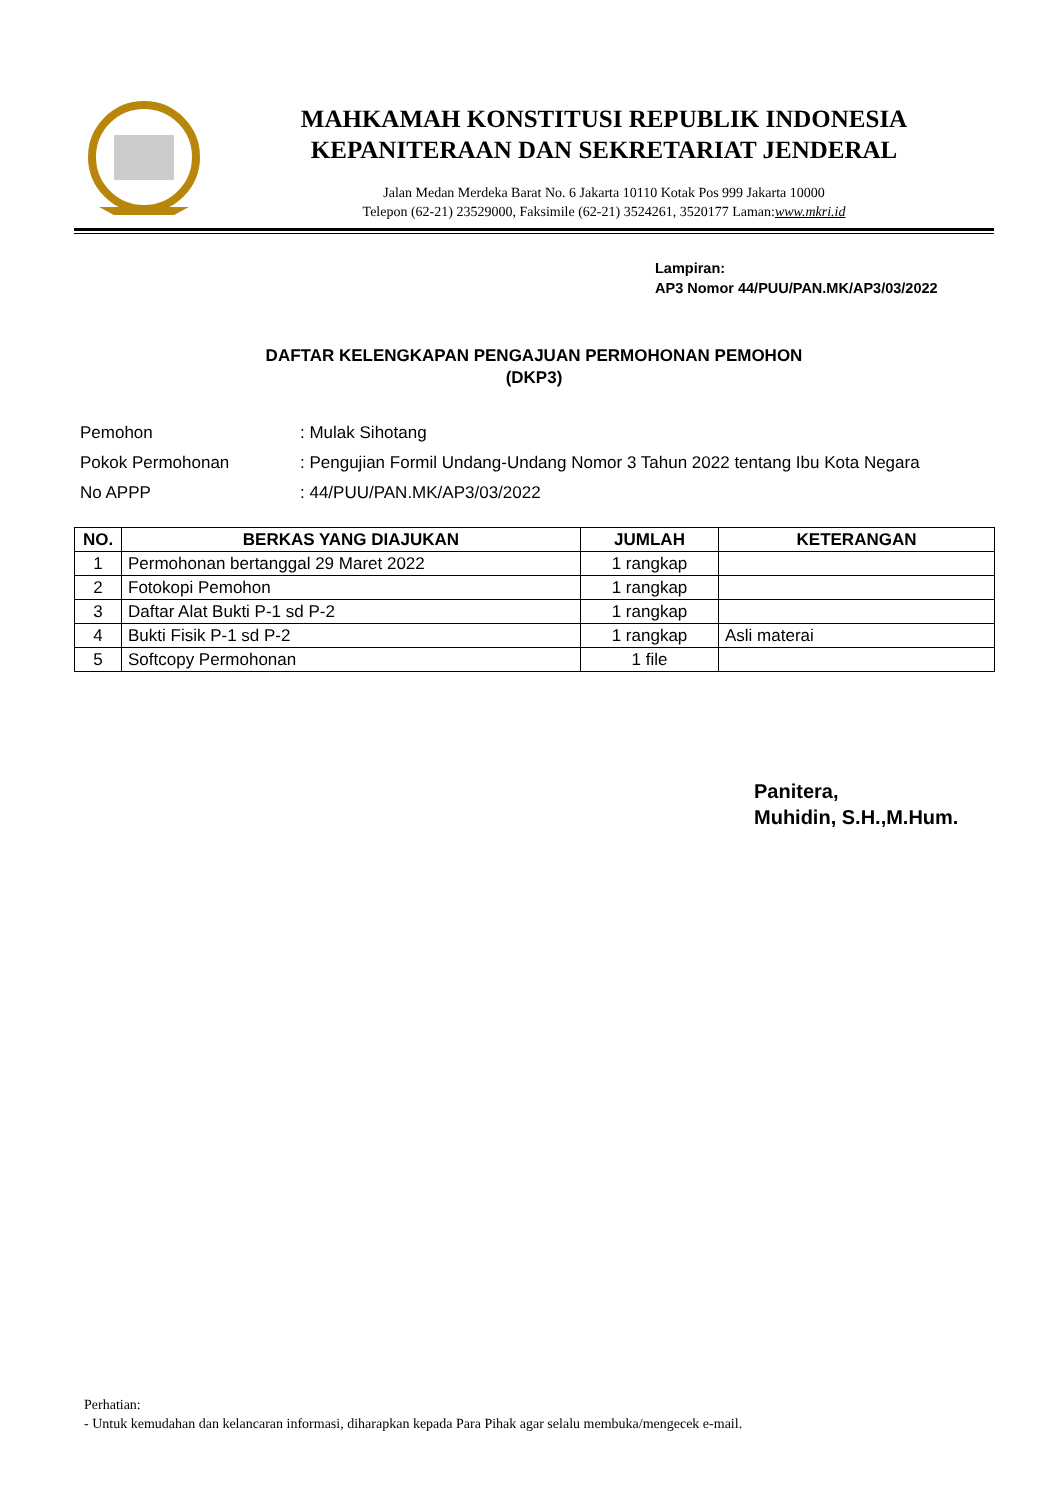MAHKAMAH KONSTITUSI REPUBLIK INDONESIA
KEPANITERAAN DAN SEKRETARIAT JENDERAL
Jalan Medan Merdeka Barat No. 6 Jakarta 10110 Kotak Pos 999 Jakarta 10000
Telepon (62-21) 23529000, Faksimile (62-21) 3524261, 3520177 Laman:www.mkri.id
Lampiran:
AP3 Nomor 44/PUU/PAN.MK/AP3/03/2022
DAFTAR KELENGKAPAN PENGAJUAN PERMOHONAN PEMOHON
(DKP3)
| Pemohon | : Mulak Sihotang |
| Pokok Permohonan | : Pengujian Formil Undang-Undang Nomor 3 Tahun 2022 tentang Ibu Kota Negara |
| No APPP | : 44/PUU/PAN.MK/AP3/03/2022 |
| NO. | BERKAS YANG DIAJUKAN | JUMLAH | KETERANGAN |
| --- | --- | --- | --- |
| 1 | Permohonan bertanggal 29 Maret 2022 | 1 rangkap | |
| 2 | Fotokopi Pemohon | 1 rangkap | |
| 3 | Daftar Alat Bukti P-1 sd P-2 | 1 rangkap | |
| 4 | Bukti Fisik P-1 sd P-2 | 1 rangkap | Asli materai |
| 5 | Softcopy Permohonan | 1 file | |
Panitera,
Muhidin, S.H.,M.Hum.
Perhatian:
- Untuk kemudahan dan kelancaran informasi, diharapkan kepada Para Pihak agar selalu membuka/mengecek e-mail.